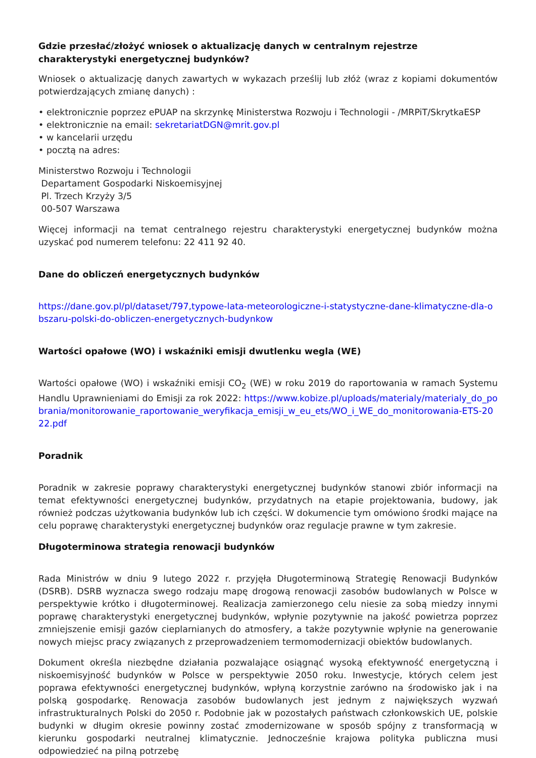Gdzie przesłać/złożyć wniosek o aktualizację danych w centralnym rejestrze charakterystyki energetycznej budynków?
Wniosek o aktualizację danych zawartych w wykazach prześlij lub złóż (wraz z kopiami dokumentów potwierdzających zmianę danych) :
• elektronicznie poprzez ePUAP na skrzynkę Ministerstwa Rozwoju i Technologii - /MRPiT/SkrytkaESP
• elektronicznie na email: sekretariatDGN@mrit.gov.pl
• w kancelarii urzędu
• pocztą na adres:
Ministerstwo Rozwoju i Technologii
Departament Gospodarki Niskoemisyjnej
Pl. Trzech Krzyży 3/5
00-507 Warszawa
Więcej informacji na temat centralnego rejestru charakterystyki energetycznej budynków można uzyskać pod numerem telefonu: 22 411 92 40.
Dane do obliczeń energetycznych budynków
https://dane.gov.pl/pl/dataset/797,typowe-lata-meteorologiczne-i-statystyczne-dane-klimatyczne-dla-obszaru-polski-do-obliczen-energetycznych-budynkow
Wartości opałowe (WO) i wskaźniki emisji dwutlenku wegla (WE)
Wartości opałowe (WO) i wskaźniki emisji CO<sub>2</sub> (WE) w roku 2019 do raportowania w ramach Systemu Handlu Uprawnieniami do Emisji za rok 2022: https://www.kobize.pl/uploads/materialy/materialy_do_pobrania/monitorowanie_raportowanie_weryfikacja_emisji_w_eu_ets/WO_i_WE_do_monitorowania-ETS-2022.pdf
Poradnik
Poradnik w zakresie poprawy charakterystyki energetycznej budynków stanowi zbiór informacji na temat efektywności energetycznej budynków, przydatnych na etapie projektowania, budowy, jak również podczas użytkowania budynków lub ich części. W dokumencie tym omówiono środki mające na celu poprawę charakterystyki energetycznej budynków oraz regulacje prawne w tym zakresie.
Długoterminowa strategia renowacji budynków
Rada Ministrów w dniu 9 lutego 2022 r. przyjęła Długoterminową Strategię Renowacji Budynków (DSRB). DSRB wyznacza swego rodzaju mapę drogową renowacji zasobów budowlanych w Polsce w perspektywie krótko i długoterminowej. Realizacja zamierzonego celu niesie za sobą miedzy innymi poprawę charakterystyki energetycznej budynków, wpłynie pozytywnie na jakość powietrza poprzez zmniejszenie emisji gazów cieplarnianych do atmosfery, a także pozytywnie wpłynie na generowanie nowych miejsc pracy związanych z przeprowadzeniem termomodernizacji obiektów budowlanych.
Dokument określa niezbędne działania pozwalające osiągnąć wysoką efektywność energetyczną i niskoemisyjność budynków w Polsce w perspektywie 2050 roku. Inwestycje, których celem jest poprawa efektywności energetycznej budynków, wpłyną korzystnie zarówno na środowisko jak i na polską gospodarkę. Renowacja zasobów budowlanych jest jednym z największych wyzwań infrastrukturalnych Polski do 2050 r. Podobnie jak w pozostałych państwach członkowskich UE, polskie budynki w długim okresie powinny zostać zmodernizowane w sposób spójny z transformacją w kierunku gospodarki neutralnej klimatycznie. Jednocześnie krajowa polityka publiczna musi odpowiedzieć na pilną potrzebę